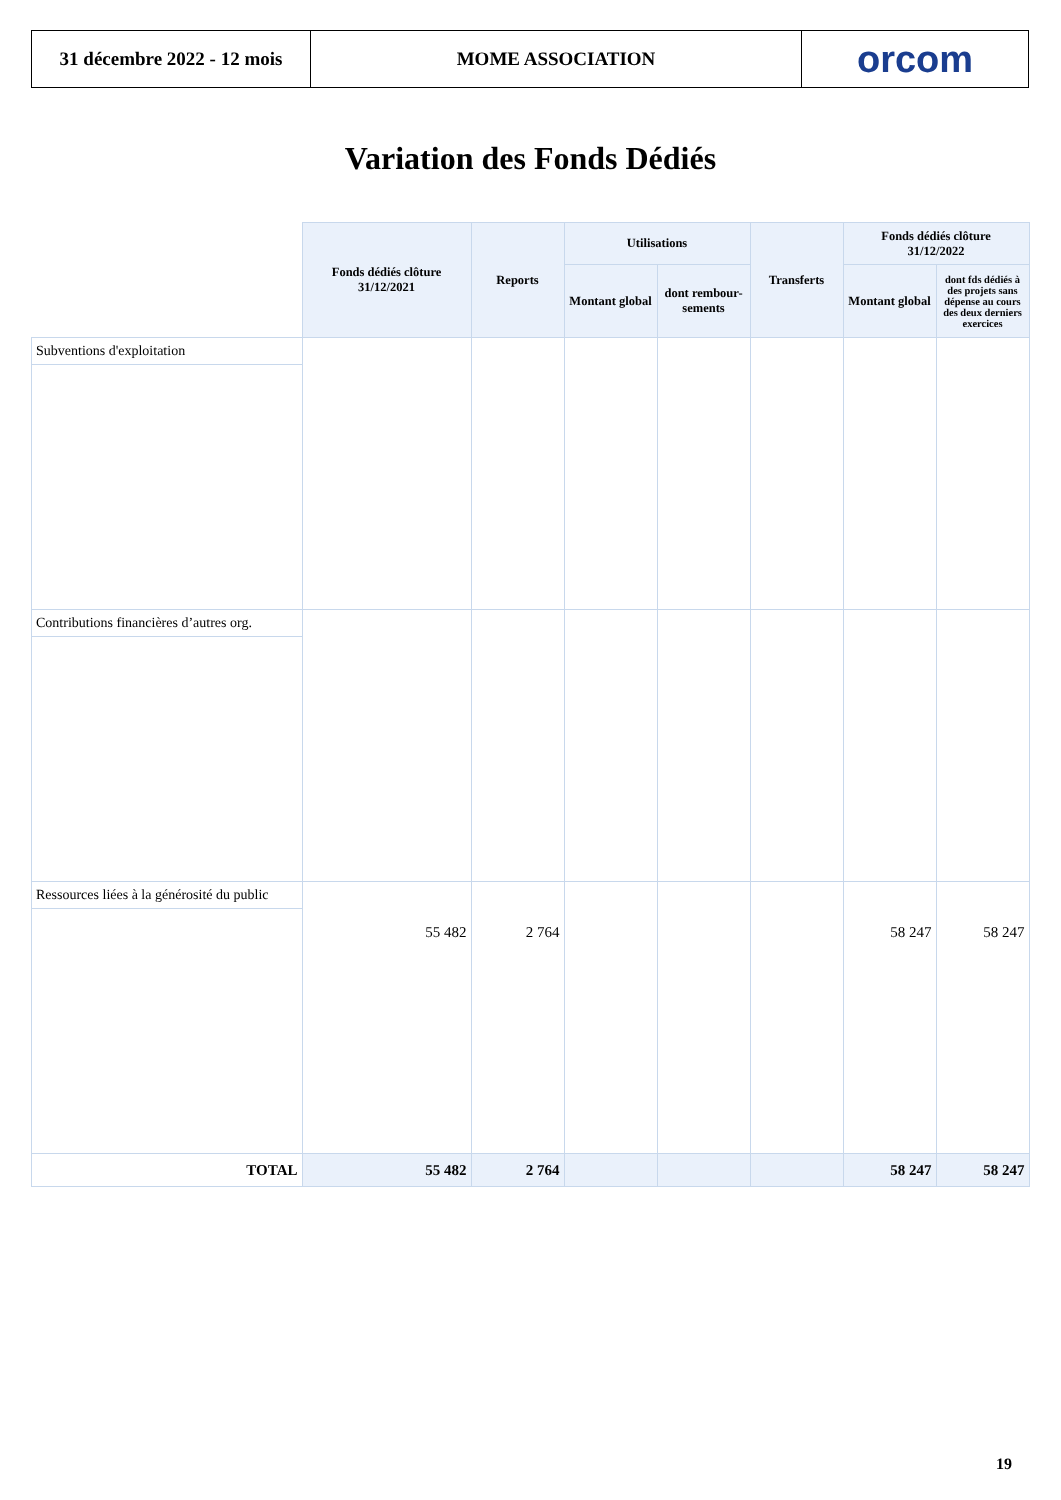31 décembre 2022 - 12 mois
MOME ASSOCIATION orcom
Variation des Fonds Dédiés
| | Fonds dédiés clôture 31/12/2021 | Reports | Utilisations | | Transferts | Fonds dédiés clôture 31/12/2022 | |
| | | | Montant global | dont rembour-sements | | Montant global | dont fds dédiés à des projets sans dépense au cours des deux derniers exercices |
| Subventions d'exploitation | | | | | | | |
| Contributions financières d’autres org. | | | | | | | |
| Ressources liées à la générosité du public | 55 482 | 2 764 | | | | 58 247 | 58 247 |
| TOTAL | 55 482 | 2 764 | | | | 58 247 | 58 247 |
19